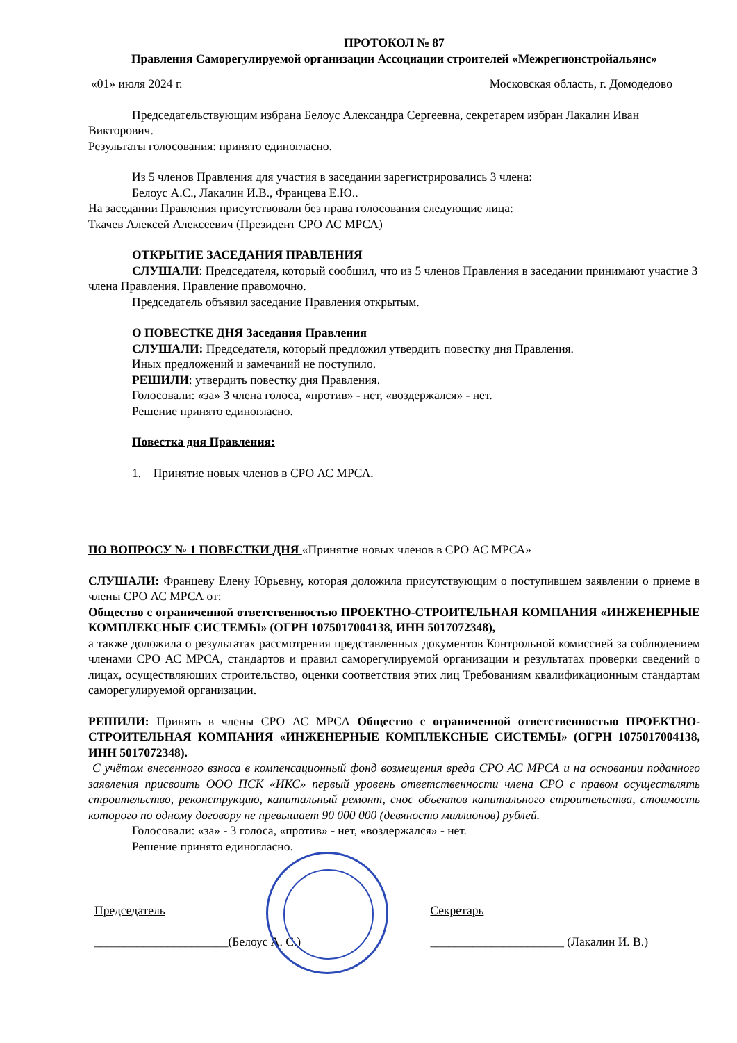ПРОТОКОЛ № 87
Правления Саморегулируемой организации Ассоциации строителей «Межрегионстройальянс»
«01» июля 2024 г. Московская область, г. Домодедово
Председательствующим избрана Белоус Александра Сергеевна, секретарем избран Лакалин Иван Викторович.
Результаты голосования: принято единогласно.
Из 5 членов Правления для участия в заседании зарегистрировались 3 члена:
Белоус А.С., Лакалин И.В., Францева Е.Ю..
На заседании Правления присутствовали без права голосования следующие лица:
Ткачев Алексей Алексеевич (Президент СРО АС МРСА)
ОТКРЫТИЕ ЗАСЕДАНИЯ ПРАВЛЕНИЯ
СЛУШАЛИ: Председателя, который сообщил, что из 5 членов Правления в заседании принимают участие 3 члена Правления. Правление правомочно.
Председатель объявил заседание Правления открытым.
О ПОВЕСТКЕ ДНЯ Заседания Правления
СЛУШАЛИ: Председателя, который предложил утвердить повестку дня Правления.
Иных предложений и замечаний не поступило.
РЕШИЛИ: утвердить повестку дня Правления.
Голосовали: «за» 3 члена голоса, «против» - нет, «воздержался» - нет.
Решение принято единогласно.
Повестка дня Правления:
1. Принятие новых членов в СРО АС МРСА.
ПО ВОПРОСУ № 1 ПОВЕСТКИ ДНЯ «Принятие новых членов в СРО АС МРСА»
СЛУШАЛИ: Францеву Елену Юрьевну, которая доложила присутствующим о поступившем заявлении о приеме в члены СРО АС МРСА от:
Общество с ограниченной ответственностью ПРОЕКТНО-СТРОИТЕЛЬНАЯ КОМПАНИЯ «ИНЖЕНЕРНЫЕ КОМПЛЕКСНЫЕ СИСТЕМЫ» (ОГРН 1075017004138, ИНН 5017072348),
а также доложила о результатах рассмотрения представленных документов Контрольной комиссией за соблюдением членами СРО АС МРСА, стандартов и правил саморегулируемой организации и результатах проверки сведений о лицах, осуществляющих строительство, оценки соответствия этих лиц Требованиям квалификационным стандартам саморегулируемой организации.
РЕШИЛИ: Принять в члены СРО АС МРСА Общество с ограниченной ответственностью ПРОЕКТНО-СТРОИТЕЛЬНАЯ КОМПАНИЯ «ИНЖЕНЕРНЫЕ КОМПЛЕКСНЫЕ СИСТЕМЫ» (ОГРН 1075017004138, ИНН 5017072348).
С учётом внесенного взноса в компенсационный фонд возмещения вреда СРО АС МРСА и на основании поданного заявления присвоить ООО ПСК «ИКС» первый уровень ответственности члена СРО с правом осуществлять строительство, реконструкцию, капитальный ремонт, снос объектов капитального строительства, стоимость которого по одному договору не превышает 90 000 000 (девяносто миллионов) рублей.
Голосовали: «за» - 3 голоса, «против» - нет, «воздержался» - нет.
Решение принято единогласно.
Председатель
______________________(Белоус А. С.)
Секретарь
______________________ (Лакалин И. В.)